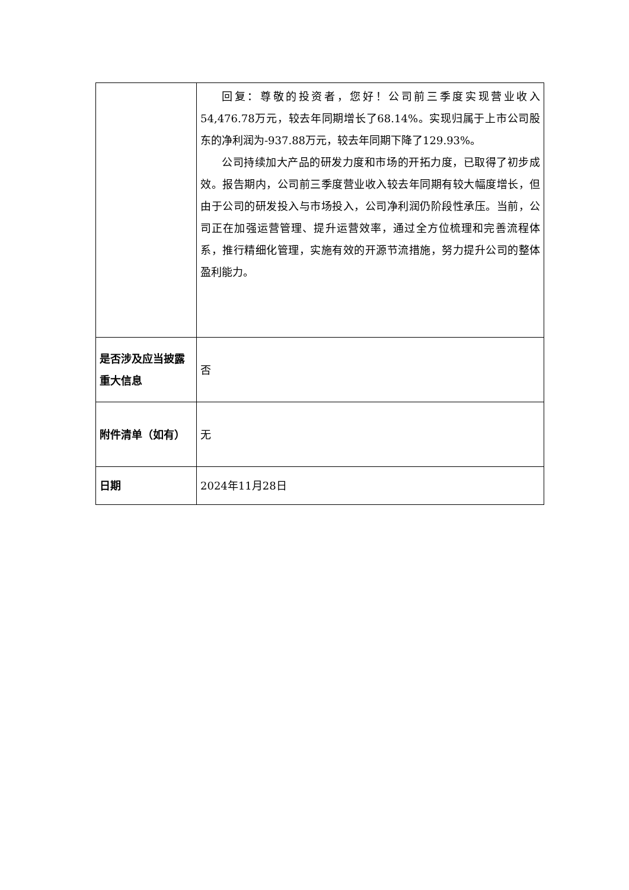| | 回复：尊敬的投资者，您好！公司前三季度实现营业收入54,476.78万元，较去年同期增长了68.14%。实现归属于上市公司股东的净利润为-937.88万元，较去年同期下降了129.93%。 公司持续加大产品的研发力度和市场的开拓力度，已取得了初步成效。报告期内，公司前三季度营业收入较去年同期有较大幅度增长，但由于公司的研发投入与市场投入，公司净利润仍阶段性承压。当前，公司正在加强运营管理、提升运营效率，通过全方位梳理和完善流程体系，推行精细化管理，实施有效的开源节流措施，努力提升公司的整体盈利能力。 |
| 是否涉及应当披露重大信息 | 否 |
| 附件清单（如有） | 无 |
| 日期 | 2024年11月28日 |